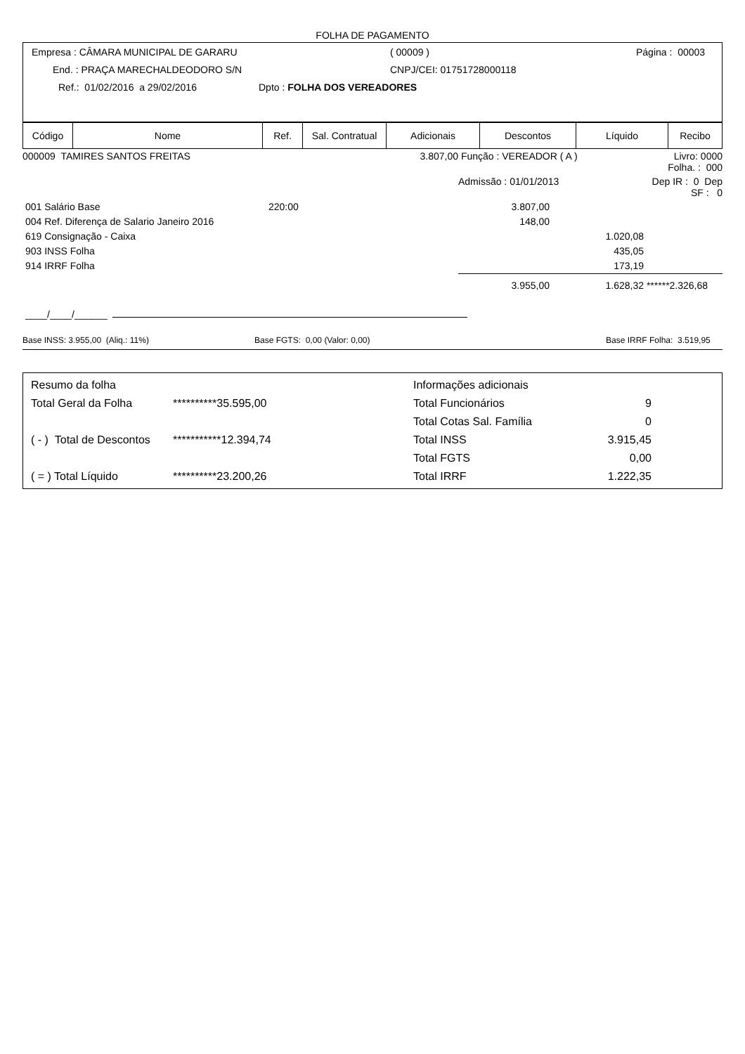FOLHA DE PAGAMENTO
Empresa : CÂMARA MUNICIPAL DE GARARU ( 00009 ) Página : 00003
End. : PRAÇA MARECHALDEODORO S/N CNPJ/CEI: 01751728000118
Ref.: 01/02/2016 a 29/02/2016 Dpto : FOLHA DOS VEREADORES
| Código | Nome | Ref. | Sal. Contratual | Adicionais | Descontos | Líquido | Recibo |
| 000009 TAMIRES SANTOS FREITAS | | 3.807,00 | Função : VEREADOR ( A ) | | Livro: 0000 Folha. : 000 | |
| | | | Admissão : 01/01/2013 | | Dep IR : 0 Dep SF : 0 | |
| 001 Salário Base | 220:00 | | 3.807,00 | | | |
| 004 Ref. Diferença de Salario Janeiro 2016 | | | 148,00 | | | |
| 619 Consignação - Caixa | | | | 1.020,08 | | |
| 903 INSS Folha | | | | 435,05 | | |
| 914 IRRF Folha | | | | 173,19 | | |
| | | | 3.955,00 | 1.628,32 | ******2.326,68 | |
____/____/______
Base INSS: 3.955,00 (Aliq.: 11%) Base FGTS: 0,00 (Valor: 0,00) Base IRRF Folha: 3.519,95
| Resumo da folha | | Informações adicionais | |
| Total Geral da Folha | **********35.595,00 | Total Funcionários | 9 |
| | | Total Cotas Sal. Família | 0 |
| ( - ) Total de Descontos | ***********12.394,74 | Total INSS | 3.915,45 |
| | | Total FGTS | 0,00 |
| ( = ) Total Líquido | **********23.200,26 | Total IRRF | 1.222,35 |